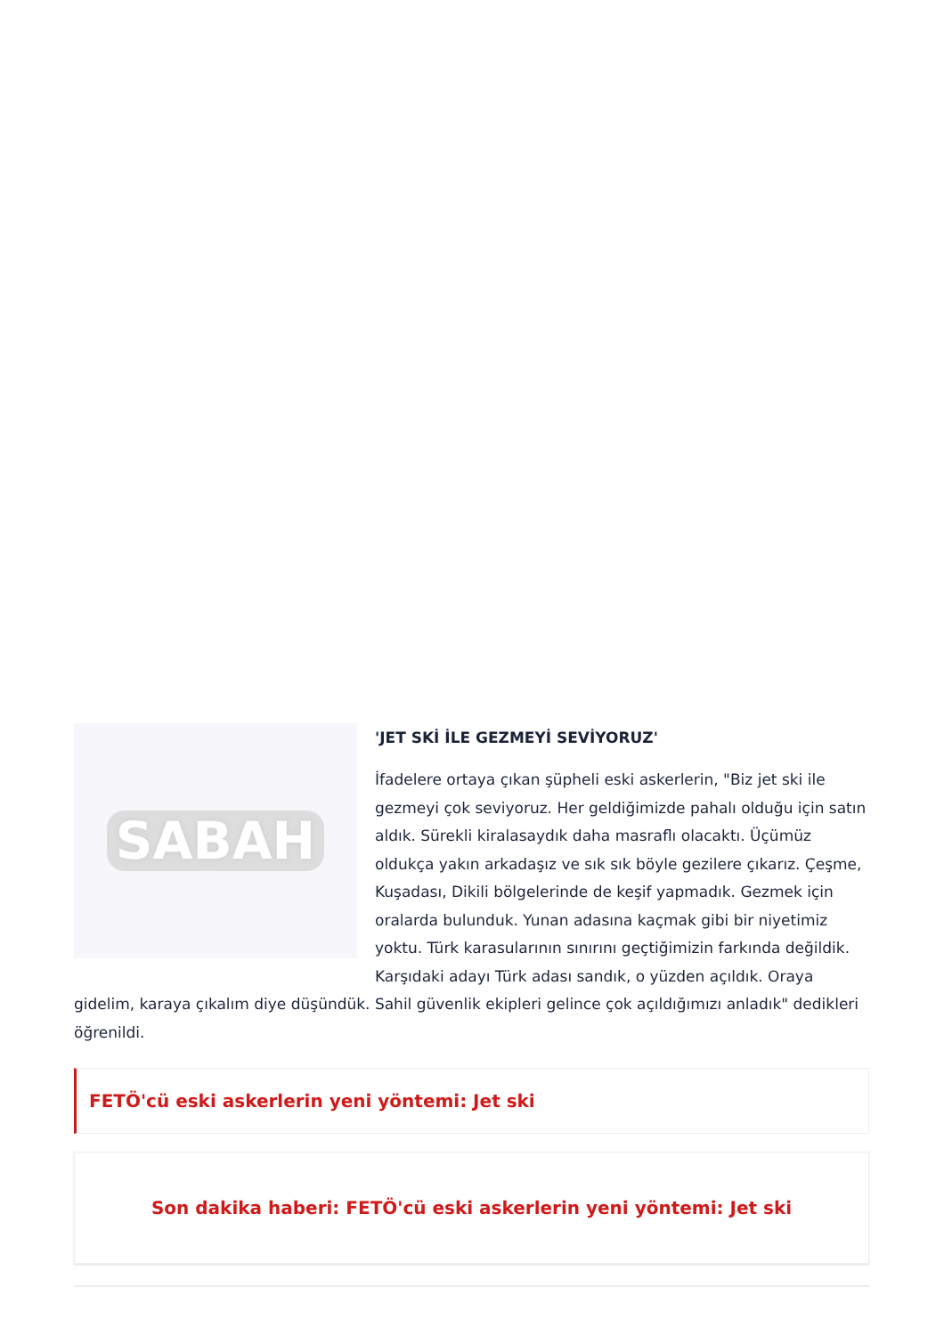SABAH
'JET SKİ İLE GEZMEYİ SEVİYORUZ'
İfadelere ortaya çıkan şüpheli eski askerlerin, "Biz jet ski ile gezmeyi çok seviyoruz. Her geldiğimizde pahalı olduğu için satın aldık. Sürekli kiralasaydık daha masraflı olacaktı. Üçümüz oldukça yakın arkadaşız ve sık sık böyle gezilere çıkarız. Çeşme, Kuşadası, Dikili bölgelerinde de keşif yapmadık. Gezmek için oralarda bulunduk. Yunan adasına kaçmak gibi bir niyetimiz yoktu. Türk karasularının sınırını geçtiğimizin farkında değildik. Karşıdaki adayı Türk adası sandık, o yüzden açıldık. Oraya gidelim, karaya çıkalım diye düşündük. Sahil güvenlik ekipleri gelince çok açıldığımızı anladık" dedikleri öğrenildi.
FETÖ'cü eski askerlerin yeni yöntemi: Jet ski
Son dakika haberi: FETÖ'cü eski askerlerin yeni yöntemi: Jet ski